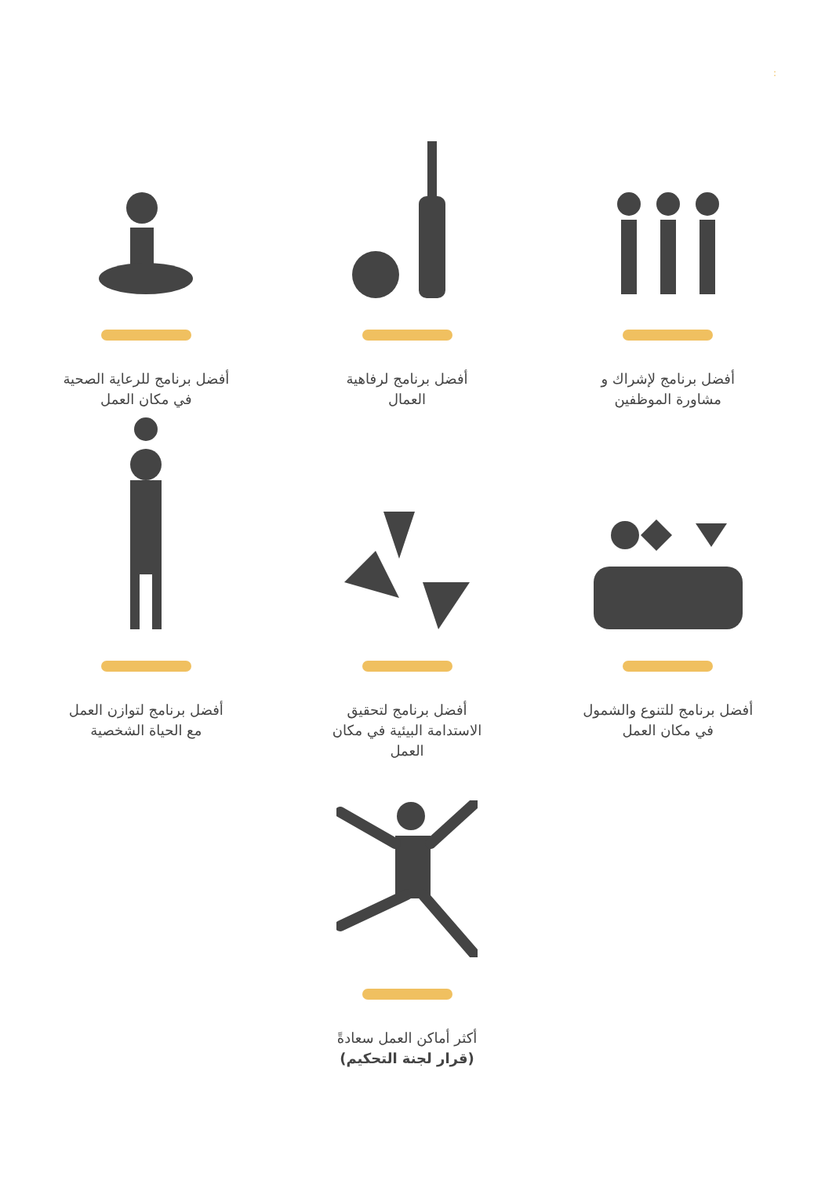:
أفضل برنامج لإشراك و
مشاورة الموظفين
أفضل برنامج لرفاهية
العمال
أفضل برنامج للرعاية الصحية
في مكان العمل
أفضل برنامج للتنوع والشمول
في مكان العمل
أفضل برنامج لتحقيق
الاستدامة البيئية في مكان
العمل
أفضل برنامج لتوازن العمل
مع الحياة الشخصية
أكثر أماكن العمل سعادةً
(قرار لجنة التحكيم)